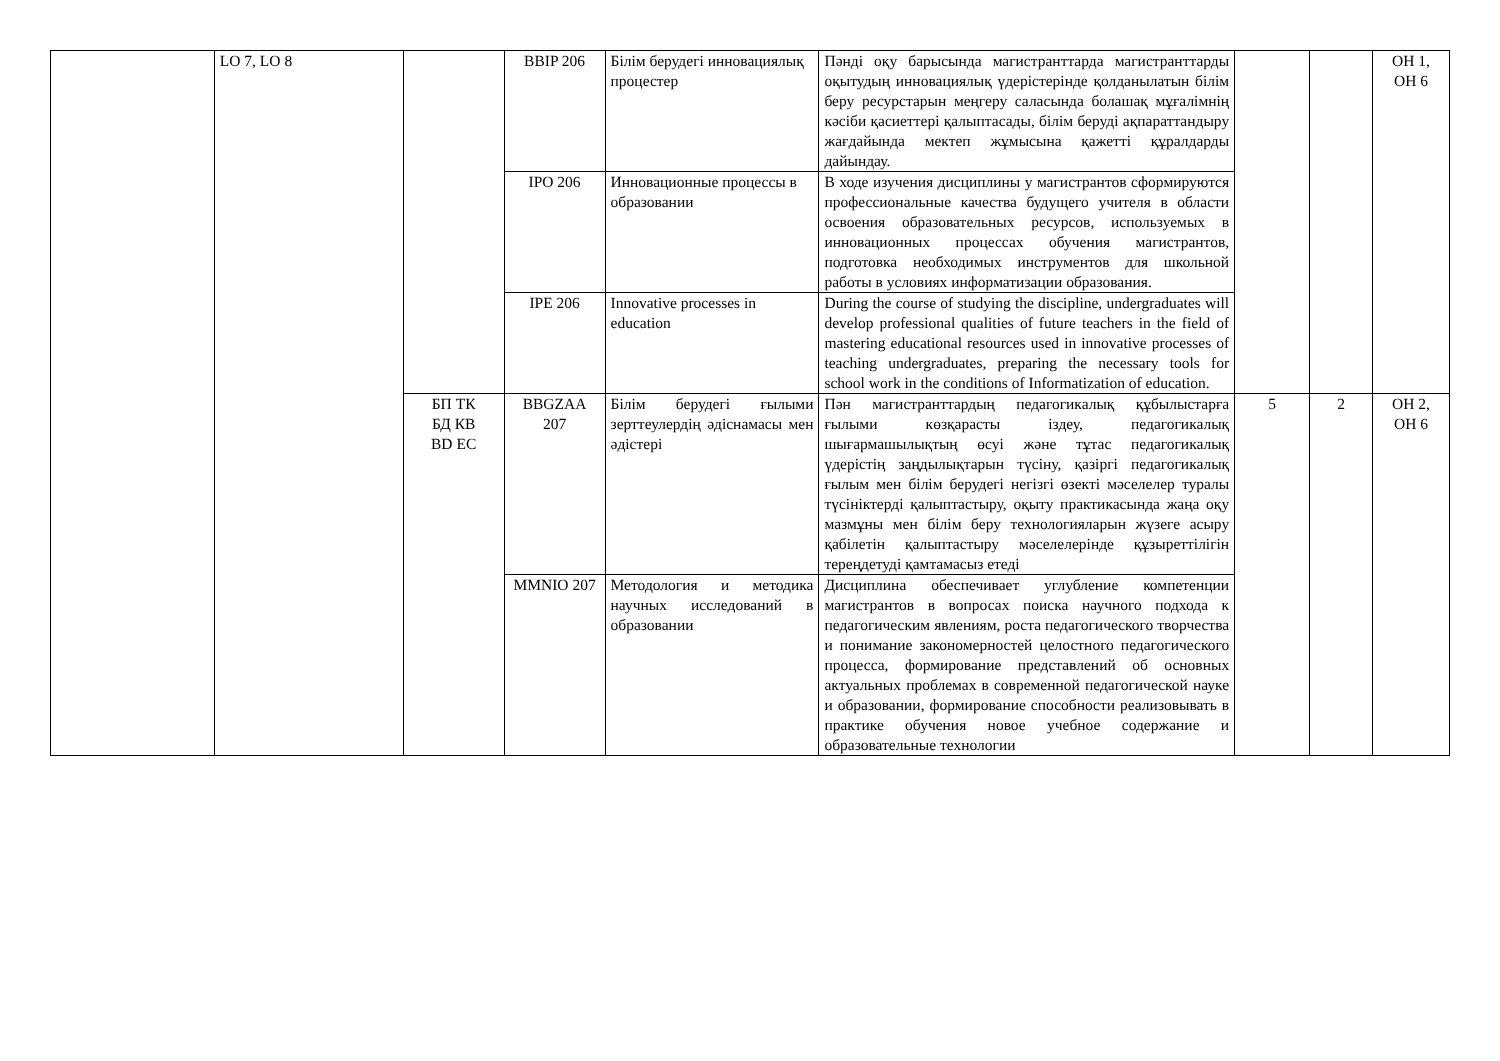| | LO 7, LO 8 | | BBIP 206 | Білім берудегі инновациялық процестер | Пәнді оқу барысында магистранттарда магистранттарды оқытудың инновациялық үдерістерінде қолданылатын білім беру ресурстарын меңгеру саласында болашақ мұғалімнің кәсіби қасиеттері қалыптасады, білім беруді ақпараттандыру жағдайында мектеп жұмысына қажетті құралдарды дайындау. | | | ОН 1, ОН 6 |
| | | | IPO 206 | Инновационные процессы в образовании | В ходе изучения дисциплины у магистрантов сформируются профессиональные качества будущего учителя в области освоения образовательных ресурсов, используемых в инновационных процессах обучения магистрантов, подготовка необходимых инструментов для школьной работы в условиях информатизации образования. | | | |
| | | | IPE 206 | Innovative processes in education | During the course of studying the discipline, undergraduates will develop professional qualities of future teachers in the field of mastering educational resources used in innovative processes of teaching undergraduates, preparing the necessary tools for school work in the conditions of Informatization of education. | | | |
| | | БП ТК БД КВ BD EC | BBGZAA 207 | Білім берудегі ғылыми зерттеулердің әдіснамасы мен әдістері | Пән магистранттардың педагогикалық құбылыстарға ғылыми көзқарасты іздеу, педагогикалық шығармашылықтың өсуі және тұтас педагогикалық үдерістің заңдылықтарын түсіну, қазіргі педагогикалық ғылым мен білім берудегі негізгі өзекті мәселелер туралы түсініктерді қалыптастыру, оқыту практикасында жаңа оқу мазмұны мен білім беру технологияларын жүзеге асыру қабілетін қалыптастыру мәселелерінде құзыреттілігін тереңдетуді қамтамасыз етеді | 5 | 2 | ОН 2, ОН 6 |
| | | | MMNIO 207 | Методология и методика научных исследований в образовании | Дисциплина обеспечивает углубление компетенции магистрантов в вопросах поиска научного подхода к педагогическим явлениям, роста педагогического творчества и понимание закономерностей целостного педагогического процесса, формирование представлений об основных актуальных проблемах в современной педагогической науке и образовании, формирование способности реализовывать в практике обучения новое учебное содержание и образовательные технологии | | | |